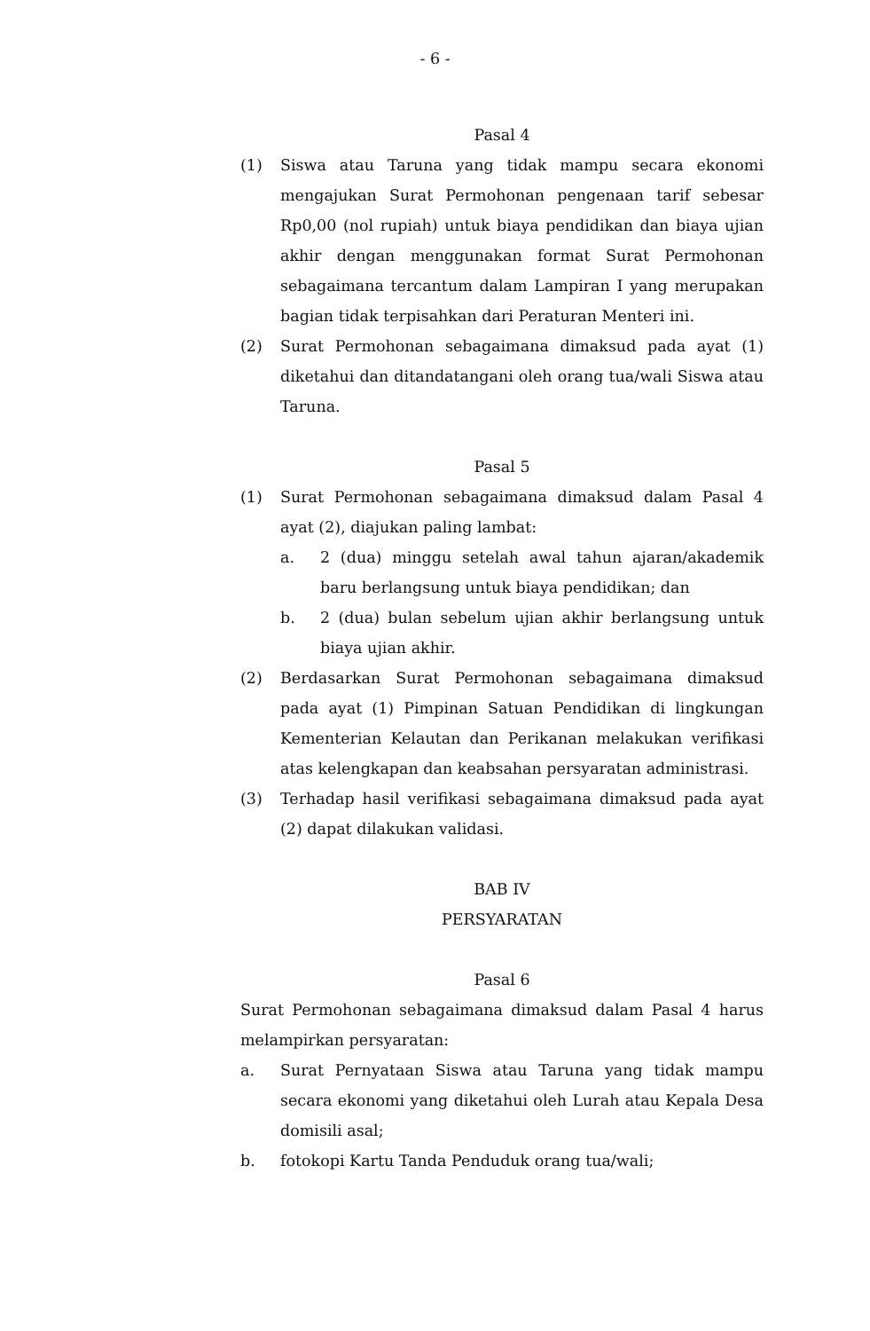- 6 -
Pasal 4
(1) Siswa atau Taruna yang tidak mampu secara ekonomi mengajukan Surat Permohonan pengenaan tarif sebesar Rp0,00 (nol rupiah) untuk biaya pendidikan dan biaya ujian akhir dengan menggunakan format Surat Permohonan sebagaimana tercantum dalam Lampiran I yang merupakan bagian tidak terpisahkan dari Peraturan Menteri ini.
(2) Surat Permohonan sebagaimana dimaksud pada ayat (1) diketahui dan ditandatangani oleh orang tua/wali Siswa atau Taruna.
Pasal 5
(1) Surat Permohonan sebagaimana dimaksud dalam Pasal 4 ayat (2), diajukan paling lambat:
a. 2 (dua) minggu setelah awal tahun ajaran/akademik baru berlangsung untuk biaya pendidikan; dan
b. 2 (dua) bulan sebelum ujian akhir berlangsung untuk biaya ujian akhir.
(2) Berdasarkan Surat Permohonan sebagaimana dimaksud pada ayat (1) Pimpinan Satuan Pendidikan di lingkungan Kementerian Kelautan dan Perikanan melakukan verifikasi atas kelengkapan dan keabsahan persyaratan administrasi.
(3) Terhadap hasil verifikasi sebagaimana dimaksud pada ayat (2) dapat dilakukan validasi.
BAB IV
PERSYARATAN
Pasal 6
Surat Permohonan sebagaimana dimaksud dalam Pasal 4 harus melampirkan persyaratan:
a. Surat Pernyataan Siswa atau Taruna yang tidak mampu secara ekonomi yang diketahui oleh Lurah atau Kepala Desa domisili asal;
b. fotokopi Kartu Tanda Penduduk orang tua/wali;